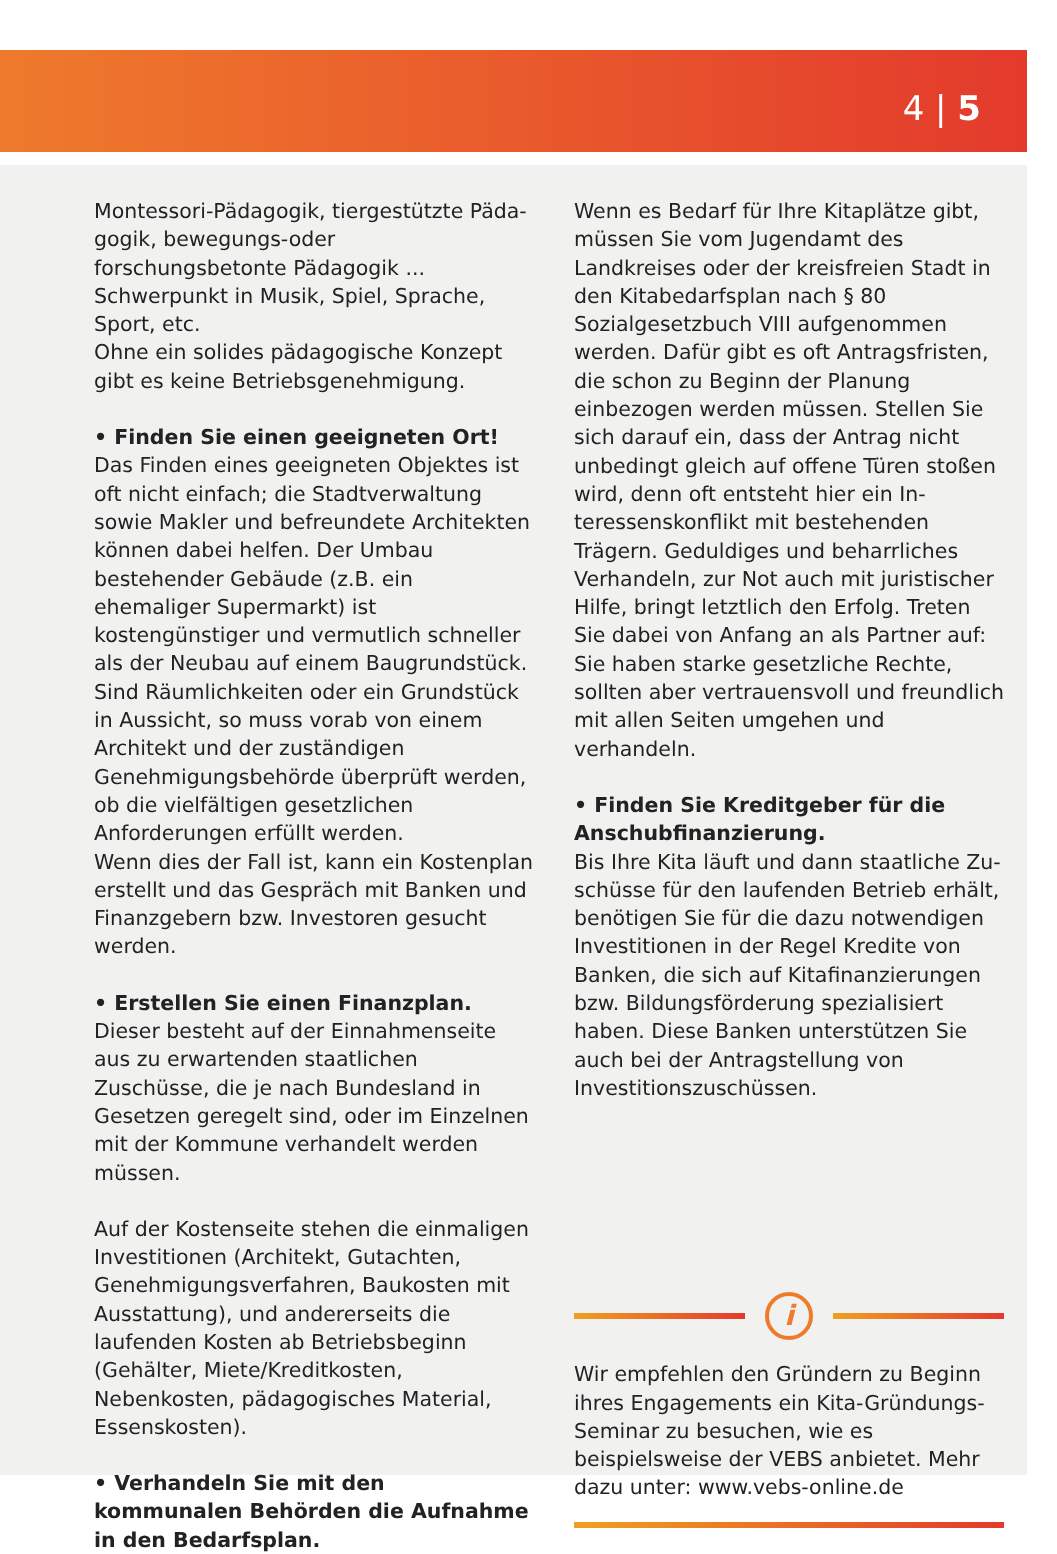4 | 5
Montessori-Pädagogik, tiergestützte Päda­gogik, bewegungs-oder forschungsbetonte Pädagogik ... Schwerpunkt in Musik, Spiel, Sprache, Sport, etc.
Ohne ein solides pädagogische Konzept gibt es keine Betriebsgenehmigung.
• Finden Sie einen geeigneten Ort!
Das Finden eines geeigneten Objektes ist oft nicht einfach; die Stadtverwaltung sowie Makler und befreundete Architekten können dabei helfen. Der Umbau bestehender Ge­bäude (z.B. ein ehemaliger Supermarkt) ist kostengünstiger und vermutlich schneller als der Neubau auf einem Baugrundstück. Sind Räumlichkeiten oder ein Grundstück in Aussicht, so muss vorab von einem Archi­tekt und der zuständigen Genehmigungs­behörde überprüft werden, ob die vielfäl­tigen gesetzlichen Anforderungen erfüllt werden.
Wenn dies der Fall ist, kann ein Kostenplan erstellt und das Gespräch mit Banken und Finanzgebern bzw. Investoren gesucht werden.
• Erstellen Sie einen Finanzplan.
Dieser besteht auf der Einnahmenseite aus zu erwartenden staatlichen Zuschüsse, die je nach Bundesland in Gesetzen geregelt sind, oder im Einzelnen mit der Kommune verhandelt werden müssen.
Auf der Kostenseite stehen die einmaligen Investitionen (Architekt, Gutachten, Geneh­migungsverfahren, Baukosten mit Ausstat­tung), und andererseits die laufenden Kos­ten ab Betriebsbeginn (Gehälter, Miete/Kre­ditkosten, Nebenkosten, pädagogisches Material, Essenskosten).
• Verhandeln Sie mit den kommunalen Behörden die Aufnahme in den Bedarfs­plan.
Wenn es Bedarf für Ihre Kitaplätze gibt, müssen Sie vom Jugendamt des Landkreises oder der kreisfreien Stadt in den Kitabe­darfsplan nach § 80 Sozialgesetzbuch VIII aufgenommen werden. Dafür gibt es oft Antragsfristen, die schon zu Beginn der Planung einbezogen werden müssen. Stellen Sie sich darauf ein, dass der Antrag nicht unbedingt gleich auf offene Türen stoßen wird, denn oft entsteht hier ein In­teressenskonflikt mit bestehenden Trägern. Geduldiges und beharrliches Verhandeln, zur Not auch mit juristischer Hilfe, bringt letztlich den Erfolg. Treten Sie dabei von Anfang an als Partner auf: Sie haben starke gesetzliche Rechte, sollten aber vertrauens­voll und freundlich mit allen Seiten umgehen und verhandeln.
• Finden Sie Kreditgeber für die Anschub­finanzierung.
Bis Ihre Kita läuft und dann staatliche Zu­schüsse für den laufenden Betrieb erhält, benötigen Sie für die dazu notwendigen Investitionen in der Regel Kredite von Banken, die sich auf Kitafinanzierungen bzw. Bildungsförderung spezialisiert haben. Diese Banken unterstützen Sie auch bei der Antragstellung von Investitionszuschüssen.
i
Wir empfehlen den Gründern zu Beginn ihres Engagements ein Kita-Gründungs­Seminar zu besuchen, wie es beispielsweise der VEBS anbietet. Mehr dazu unter: www.vebs-online.de